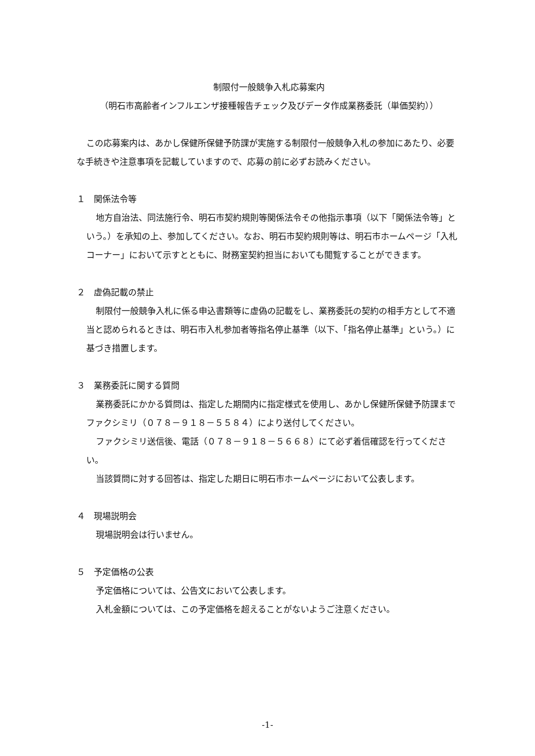制限付一般競争入札応募案内
（明石市高齢者インフルエンザ接種報告チェック及びデータ作成業務委託（単価契約））
この応募案内は、あかし保健所保健予防課が実施する制限付一般競争入札の参加にあたり、必要な手続きや注意事項を記載していますので、応募の前に必ずお読みください。
１　関係法令等
地方自治法、同法施行令、明石市契約規則等関係法令その他指示事項（以下「関係法令等」という。）を承知の上、参加してください。なお、明石市契約規則等は、明石市ホームページ「入札コーナー」において示すとともに、財務室契約担当においても閲覧することができます。
２　虚偽記載の禁止
制限付一般競争入札に係る申込書類等に虚偽の記載をし、業務委託の契約の相手方として不適当と認められるときは、明石市入札参加者等指名停止基準（以下、「指名停止基準」という。）に基づき措置します。
３　業務委託に関する質問
業務委託にかかる質問は、指定した期間内に指定様式を使用し、あかし保健所保健予防課までファクシミリ（０７８－９１８－５５８４）により送付してください。
ファクシミリ送信後、電話（０７８－９１８－５６６８）にて必ず着信確認を行ってください。
当該質問に対する回答は、指定した期日に明石市ホームページにおいて公表します。
４　現場説明会
現場説明会は行いません。
５　予定価格の公表
予定価格については、公告文において公表します。
入札金額については、この予定価格を超えることがないようご注意ください。
-1-